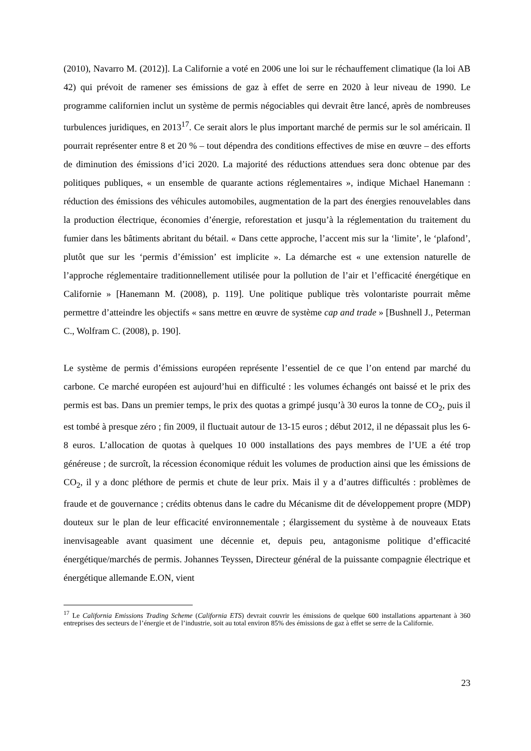(2010), Navarro M. (2012)]. La Californie a voté en 2006 une loi sur le réchauffement climatique (la loi AB 42) qui prévoit de ramener ses émissions de gaz à effet de serre en 2020 à leur niveau de 1990. Le programme californien inclut un système de permis négociables qui devrait être lancé, après de nombreuses turbulences juridiques, en 2013<sup>17</sup>. Ce serait alors le plus important marché de permis sur le sol américain. Il pourrait représenter entre 8 et 20 % – tout dépendra des conditions effectives de mise en œuvre – des efforts de diminution des émissions d’ici 2020. La majorité des réductions attendues sera donc obtenue par des politiques publiques, « un ensemble de quarante actions réglementaires », indique Michael Hanemann : réduction des émissions des véhicules automobiles, augmentation de la part des énergies renouvelables dans la production électrique, économies d’énergie, reforestation et jusqu’à la réglementation du traitement du fumier dans les bâtiments abritant du bétail. « Dans cette approche, l’accent mis sur la ‘limite’, le ‘plafond’, plutôt que sur les ‘permis d’émission’ est implicite ». La démarche est « une extension naturelle de l’approche réglementaire traditionnellement utilisée pour la pollution de l’air et l’efficacité énergétique en Californie » [Hanemann M. (2008), p. 119]. Une politique publique très volontariste pourrait même permettre d’atteindre les objectifs « sans mettre en œuvre de système cap and trade » [Bushnell J., Peterman C., Wolfram C. (2008), p. 190].
Le système de permis d’émissions européen représente l’essentiel de ce que l’on entend par marché du carbone. Ce marché européen est aujourd’hui en difficulté : les volumes échangés ont baissé et le prix des permis est bas. Dans un premier temps, le prix des quotas a grimpé jusqu’à 30 euros la tonne de CO<sub>2</sub>, puis il est tombé à presque zéro ; fin 2009, il fluctuait autour de 13-15 euros ; début 2012, il ne dépassait plus les 6-8 euros. L’allocation de quotas à quelques 10 000 installations des pays membres de l’UE a été trop généreuse ; de surcroît, la récession économique réduit les volumes de production ainsi que les émissions de CO<sub>2</sub>, il y a donc pléthore de permis et chute de leur prix. Mais il y a d’autres difficultés : problèmes de fraude et de gouvernance ; crédits obtenus dans le cadre du Mécanisme dit de développement propre (MDP) douteux sur le plan de leur efficacité environnementale ; élargissement du système à de nouveaux Etats inenvisageable avant quasiment une décennie et, depuis peu, antagonisme politique d’efficacité énergétique/marchés de permis. Johannes Teyssen, Directeur général de la puissante compagnie électrique et énergétique allemande E.ON, vient
<sup>17</sup> Le California Emissions Trading Scheme (California ETS) devrait couvrir les émissions de quelque 600 installations appartenant à 360 entreprises des secteurs de l’énergie et de l’industrie, soit au total environ 85% des émissions de gaz à effet se serre de la Californie.
23